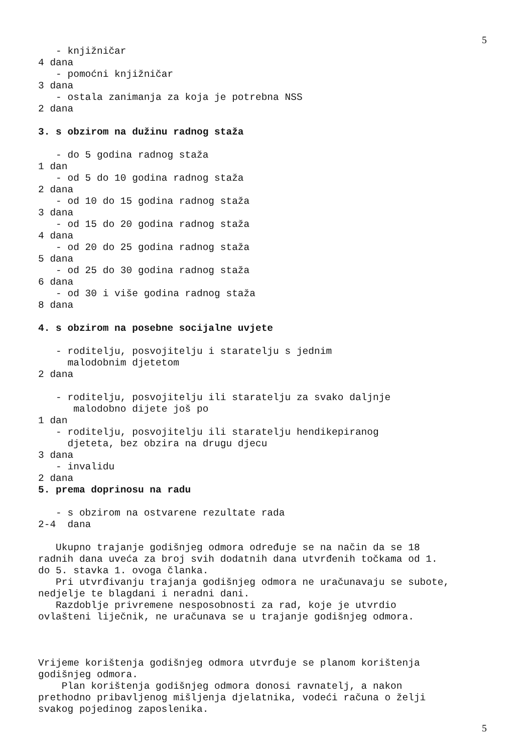5
- knjižničar 4 dana - pomoćni knjižničar 3 dana - ostala zanimanja za koja je potrebna NSS 2 dana 3. s obzirom na dužinu radnog staža - do 5 godina radnog staža 1 dan - od 5 do 10 godina radnog staža 2 dana - od 10 do 15 godina radnog staža 3 dana - od 15 do 20 godina radnog staža 4 dana - od 20 do 25 godina radnog staža 5 dana - od 25 do 30 godina radnog staža 6 dana - od 30 i više godina radnog staža 8 dana 4. s obzirom na posebne socijalne uvjete - roditelju, posvojitelju i staratelju s jednim malodobnim djetetom 2 dana - roditelju, posvojitelju ili staratelju za svako daljnje malodobno dijete još po 1 dan - roditelju, posvojitelju ili staratelju hendikepiranog djeteta, bez obzira na drugu djecu 3 dana - invalidu 2 dana 5. prema doprinosu na radu - s obzirom na ostvarene rezultate rada 2-4 dana Ukupno trajanje godišnjeg odmora određuje se na način da se 18 radnih dana uveća za broj svih dodatnih dana utvrđenih točkama od 1. do 5. stavka 1. ovoga članka. Pri utvrđivanju trajanja godišnjeg odmora ne uračunavaju se subote, nedjelje te blagdani i neradni dani. Razdoblje privremene nesposobnosti za rad, koje je utvrdio ovlašteni liječnik, ne uračunava se u trajanje godišnjeg odmora. Vrijeme korištenja godišnjeg odmora utvrđuje se planom korištenja godišnjeg odmora. Plan korištenja godišnjeg odmora donosi ravnatelj, a nakon prethodno pribavljenog mišljenja djelatnika, vodeći računa o želji svakog pojedinog zaposlenika.
5